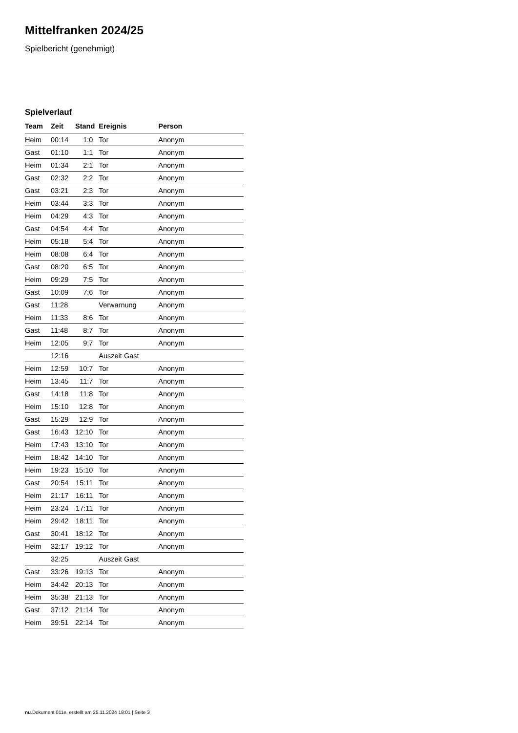Mittelfranken 2024/25
Spielbericht (genehmigt)
Spielverlauf
| Team | Zeit | Stand | Ereignis | Person |
| --- | --- | --- | --- | --- |
| Heim | 00:14 | 1:0 | Tor | Anonym |
| Gast | 01:10 | 1:1 | Tor | Anonym |
| Heim | 01:34 | 2:1 | Tor | Anonym |
| Gast | 02:32 | 2:2 | Tor | Anonym |
| Gast | 03:21 | 2:3 | Tor | Anonym |
| Heim | 03:44 | 3:3 | Tor | Anonym |
| Heim | 04:29 | 4:3 | Tor | Anonym |
| Gast | 04:54 | 4:4 | Tor | Anonym |
| Heim | 05:18 | 5:4 | Tor | Anonym |
| Heim | 08:08 | 6:4 | Tor | Anonym |
| Gast | 08:20 | 6:5 | Tor | Anonym |
| Heim | 09:29 | 7:5 | Tor | Anonym |
| Gast | 10:09 | 7:6 | Tor | Anonym |
| Gast | 11:28 | | Verwarnung | Anonym |
| Heim | 11:33 | 8:6 | Tor | Anonym |
| Gast | 11:48 | 8:7 | Tor | Anonym |
| Heim | 12:05 | 9:7 | Tor | Anonym |
| | 12:16 | | Auszeit Gast | |
| Heim | 12:59 | 10:7 | Tor | Anonym |
| Heim | 13:45 | 11:7 | Tor | Anonym |
| Gast | 14:18 | 11:8 | Tor | Anonym |
| Heim | 15:10 | 12:8 | Tor | Anonym |
| Gast | 15:29 | 12:9 | Tor | Anonym |
| Gast | 16:43 | 12:10 | Tor | Anonym |
| Heim | 17:43 | 13:10 | Tor | Anonym |
| Heim | 18:42 | 14:10 | Tor | Anonym |
| Heim | 19:23 | 15:10 | Tor | Anonym |
| Gast | 20:54 | 15:11 | Tor | Anonym |
| Heim | 21:17 | 16:11 | Tor | Anonym |
| Heim | 23:24 | 17:11 | Tor | Anonym |
| Heim | 29:42 | 18:11 | Tor | Anonym |
| Gast | 30:41 | 18:12 | Tor | Anonym |
| Heim | 32:17 | 19:12 | Tor | Anonym |
| | 32:25 | | Auszeit Gast | |
| Gast | 33:26 | 19:13 | Tor | Anonym |
| Heim | 34:42 | 20:13 | Tor | Anonym |
| Heim | 35:38 | 21:13 | Tor | Anonym |
| Gast | 37:12 | 21:14 | Tor | Anonym |
| Heim | 39:51 | 22:14 | Tor | Anonym |
nu.Dokument 011e, erstellt am 25.11.2024 18:01 | Seite 3